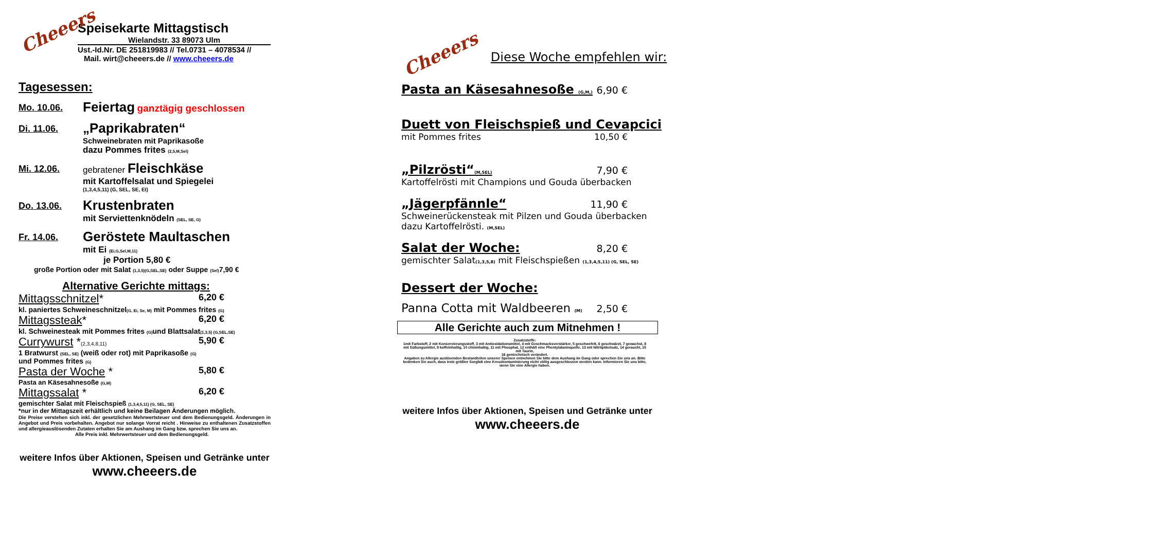Cheeers
Speisekarte Mittagstisch
Wielandstr. 33 89073 Ulm
Ust.-Id.Nr. DE 251819983 // Tel.0731 – 4078534 //
Mail. wirt@cheeers.de // www.cheeers.de
Tagesessen:
Mo. 10.06.
Feiertag ganztägig geschlossen
Di. 11.06.
„Paprikabraten“
Schweinebraten mit Paprikasoße
dazu Pommes frites (2,5,M,Sel)
Mi. 12.06.
gebratener Fleischkäse
mit Kartoffelsalat und Spiegelei
(1,3,4,5,11) (G, SEL, SE, EI)
Do. 13.06.
Krustenbraten
mit Serviettenknödeln (SEL, SE, G)
Fr. 14.06.
Geröstete Maultaschen
mit Ei (Ei,G,Sel,M,11)
je Portion 5,80 €
große Portion oder mit Salat (1,3,5)(G,SEL,SE) oder Suppe (Sel) 7,90 €
Alternative Gerichte mittags:
Mittagsschnitzel* 6,20 €
kl. paniertes Schweineschnitzel(G, Ei, Se, M) mit Pommes frites (G)
Mittagssteak* 6,20 €
kl. Schweinesteak mit Pommes frites (G) und Blattsalat(1,3,5) (G,SEL,SE)
Currywurst *(2,3,4,8,11) 5,90 €
1 Bratwurst (SEL, SE) (weiß oder rot) mit Paprikasoße (G)
und Pommes frites (G)
Pasta der Woche * 5,80 €
Pasta an Käsesahnesoße (G,M)
Mittagssalat * 6,20 €
gemischter Salat mit Fleischspieß (1,3,4,5,11) (G, SEL, SE)
*nur in der Mittagszeit erhältlich und keine Beilagen Änderungen möglich.
Die Preise verstehen sich inkl. der gesetzlichen Mehrwertsteuer und dem Bedienungsgeld. Änderungen in Angebot und Preis vorbehalten. Angebot nur solange Vorrat reicht . Hinweise zu enthaltenen Zusatzstoffen und allergieauslösenden Zutaten erhalten Sie am Aushang im Gang bzw. sprechen Sie uns an.
Alle Preis inkl. Mehrwertsteuer und dem Bedienungsgeld.
weitere Infos über Aktionen, Speisen und Getränke unter
www.cheeers.de
Cheeers Diese Woche empfehlen wir:
Pasta an Käsesahnesoße (G,M,) 6,90 €
Duett von Fleischspieß und Cevapcici
mit Pommes frites 10,50 €
„Pilzrösti“(M,SEL) 7,90 €
Kartoffelrösti mit Champions und Gouda überbacken
„Jägerpfännle“11,90 €
Schweinerückensteak mit Pilzen und Gouda überbacken
dazu Kartoffelrösti. (M,SEL)
Salat der Woche: 8,20 €
gemischter Salat(1,3,5,8) mit Fleischspießen (1,3,4,5,11) (G, SEL, SE)
Dessert der Woche:
Panna Cotta mit Waldbeeren (M) 2,50 €
Alle Gerichte auch zum Mitnehmen !
Zusatzstoffe:
1mit Farbstoff, 2 mit Konservierungsstoff, 3 mit Antioxidationsmittel, 4 mit Geschmacksverstärker, 5 geschwefelt, 6 geschwärzt, 7 gewachst, 8 mit Süßungsmittel, 9 koffeinhaltig, 10 chininhaltig, 11 mit Phosphat, 12 enthält eine Phentylalaninquelle, 13 mit Nitritpökelsalz, 14 geraucht, 15 mit Taurin,
16 gentechnisch verändert.
Angaben zu Allergie auslösenden Bestandteilen unserer Speisen entnehmen Sie bitte dem Aushang im Gang oder sprechen Sie uns an. Bitte bedenken Sie auch, dass trotz größter Sorgfalt eine Kreuzkontaminierung nicht völlig ausgeschlossen werden kann. Informieren Sie uns bitte, wenn Sie eine Allergie haben.
weitere Infos über Aktionen, Speisen und Getränke unter
www.cheeers.de